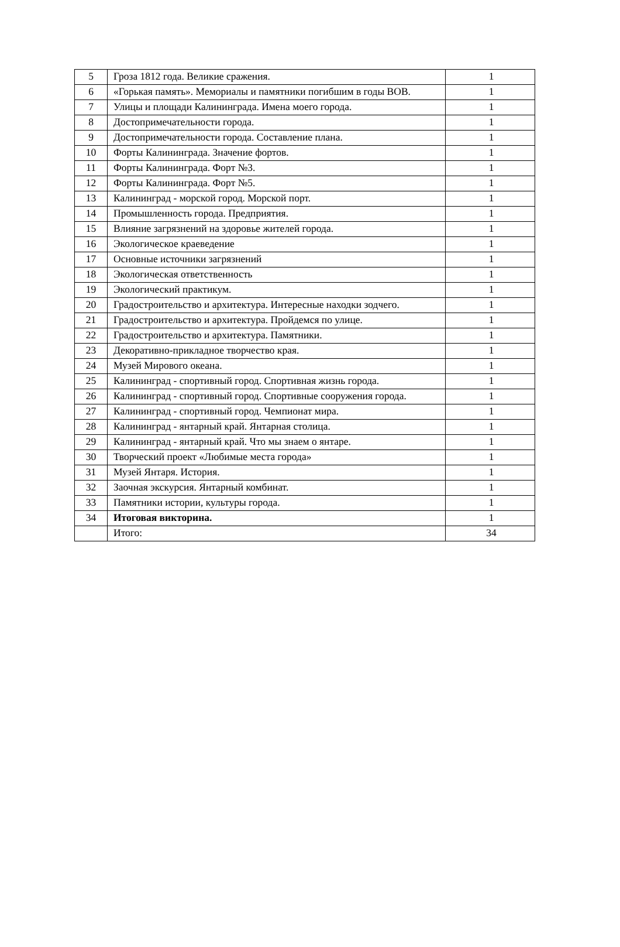| 5 | Гроза 1812 года. Великие сражения. | 1 |
| 6 | «Горькая память». Мемориалы и памятники погибшим в годы ВОВ. | 1 |
| 7 | Улицы и площади Калининграда. Имена моего города. | 1 |
| 8 | Достопримечательности города. | 1 |
| 9 | Достопримечательности города. Составление плана. | 1 |
| 10 | Форты Калининграда. Значение фортов. | 1 |
| 11 | Форты Калининграда. Форт №3. | 1 |
| 12 | Форты Калининграда. Форт №5. | 1 |
| 13 | Калининград - морской город. Морской порт. | 1 |
| 14 | Промышленность города. Предприятия. | 1 |
| 15 | Влияние загрязнений на здоровье жителей города. | 1 |
| 16 | Экологическое краеведение | 1 |
| 17 | Основные источники загрязнений | 1 |
| 18 | Экологическая ответственность | 1 |
| 19 | Экологический практикум. | 1 |
| 20 | Градостроительство и архитектура. Интересные находки зодчего. | 1 |
| 21 | Градостроительство и архитектура. Пройдемся по улице. | 1 |
| 22 | Градостроительство и архитектура. Памятники. | 1 |
| 23 | Декоративно-прикладное творчество края. | 1 |
| 24 | Музей Мирового океана. | 1 |
| 25 | Калининград - спортивный город. Спортивная жизнь города. | 1 |
| 26 | Калининград - спортивный город. Спортивные сооружения города. | 1 |
| 27 | Калининград - спортивный город. Чемпионат мира. | 1 |
| 28 | Калининград - янтарный край. Янтарная столица. | 1 |
| 29 | Калининград - янтарный край. Что мы знаем о янтаре. | 1 |
| 30 | Творческий проект «Любимые места города» | 1 |
| 31 | Музей Янтаря. История. | 1 |
| 32 | Заочная экскурсия. Янтарный комбинат. | 1 |
| 33 | Памятники истории, культуры города. | 1 |
| 34 | Итоговая викторина. | 1 |
| | Итого: | 34 |